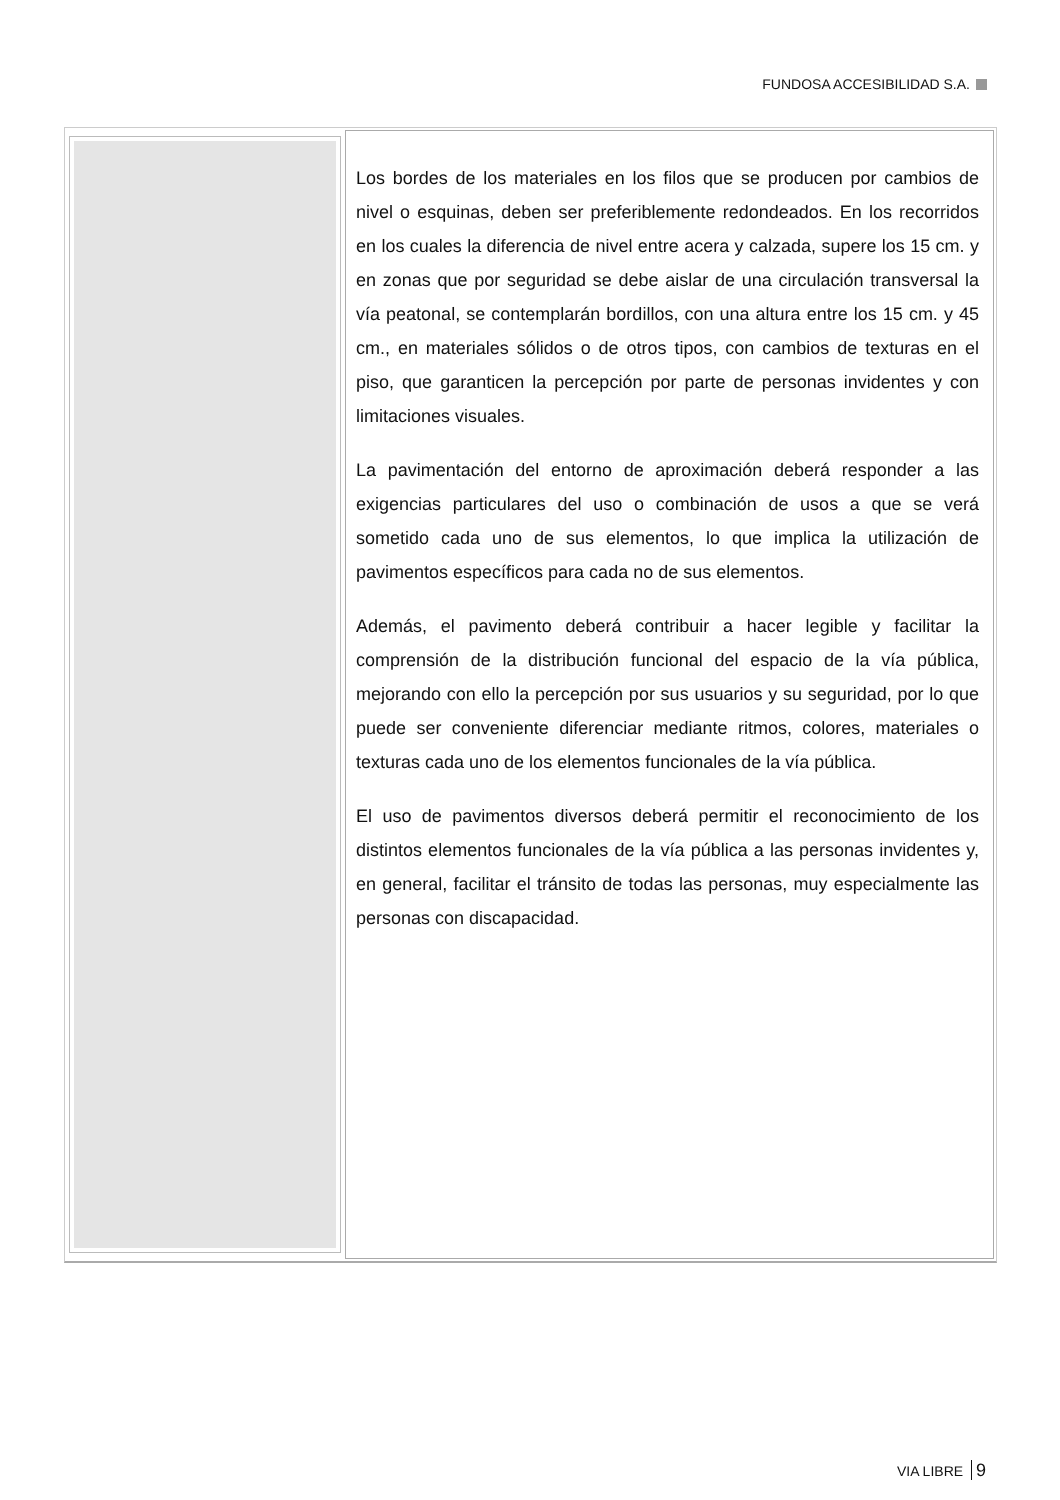FUNDOSA ACCESIBILIDAD S.A.
Los bordes de los materiales en los filos que se producen por cambios de nivel o esquinas, deben ser preferiblemente redondeados. En los recorridos en los cuales la diferencia de nivel entre acera y calzada, supere los 15 cm. y en zonas que por seguridad se debe aislar de una circulación transversal la vía peatonal, se contemplarán bordillos, con una altura entre los 15 cm. y 45 cm., en materiales sólidos o de otros tipos, con cambios de texturas en el piso, que garanticen la percepción por parte de personas invidentes y con limitaciones visuales.
La pavimentación del entorno de aproximación deberá responder a las exigencias particulares del uso o combinación de usos a que se verá sometido cada uno de sus elementos, lo que implica la utilización de pavimentos específicos para cada no de sus elementos.
Además, el pavimento deberá contribuir a hacer legible y facilitar la comprensión de la distribución funcional del espacio de la vía pública, mejorando con ello la percepción por sus usuarios y su seguridad, por lo que puede ser conveniente diferenciar mediante ritmos, colores, materiales o texturas cada uno de los elementos funcionales de la vía pública.
El uso de pavimentos diversos deberá permitir el reconocimiento de los distintos elementos funcionales de la vía pública a las personas invidentes y, en general, facilitar el tránsito de todas las personas, muy especialmente las personas con discapacidad.
VIA LIBRE 9